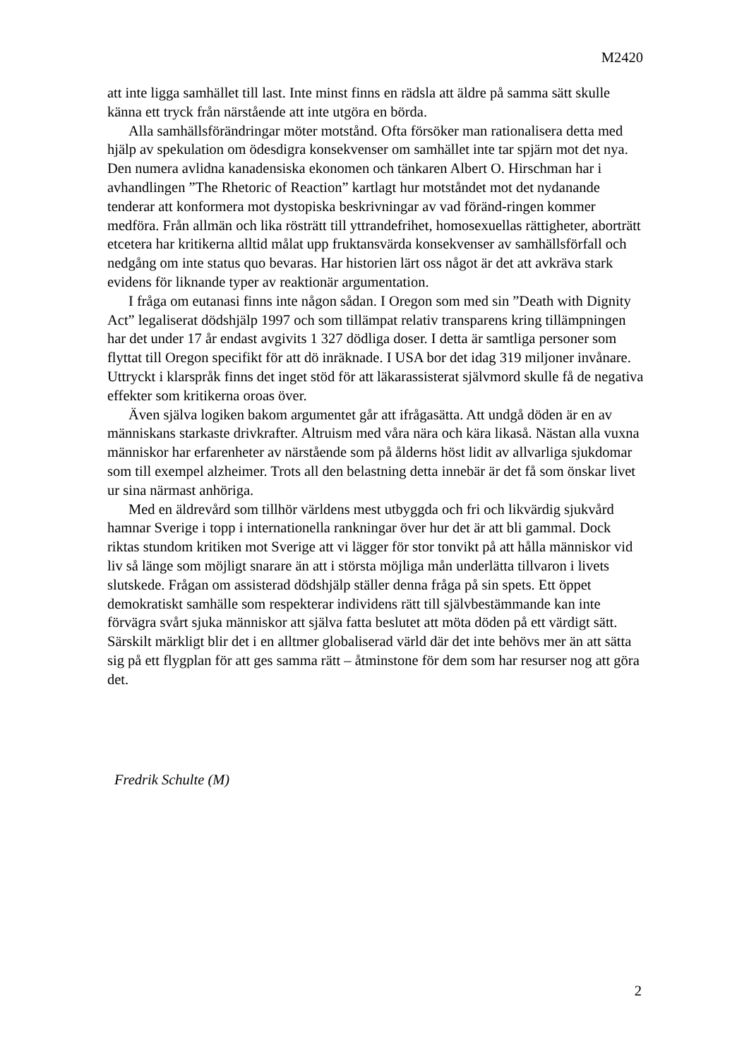M2420
att inte ligga samhället till last. Inte minst finns en rädsla att äldre på samma sätt skulle känna ett tryck från närstående att inte utgöra en börda.
Alla samhällsförändringar möter motstånd. Ofta försöker man rationalisera detta med hjälp av spekulation om ödesdigra konsekvenser om samhället inte tar spjärn mot det nya. Den numera avlidna kanadensiska ekonomen och tänkaren Albert O. Hirschman har i avhandlingen ”The Rhetoric of Reaction” kartlagt hur motståndet mot det nydanande tenderar att konformera mot dystopiska beskrivningar av vad föränd-ringen kommer medföra. Från allmän och lika rösträtt till yttrandefrihet, homosexuellas rättigheter, aborträtt etcetera har kritikerna alltid målat upp fruktansvärda konsekvenser av samhällsförfall och nedgång om inte status quo bevaras. Har historien lärt oss något är det att avkräva stark evidens för liknande typer av reaktionär argumentation.
I fråga om eutanasi finns inte någon sådan. I Oregon som med sin ”Death with Dignity Act” legaliserat dödshjälp 1997 och som tillämpat relativ transparens kring tillämpningen har det under 17 år endast avgivits 1 327 dödliga doser. I detta är samtliga personer som flyttat till Oregon specifikt för att dö inräknade. I USA bor det idag 319 miljoner invånare. Uttryckt i klarspråk finns det inget stöd för att läkarassisterat självmord skulle få de negativa effekter som kritikerna oroas över.
Även själva logiken bakom argumentet går att ifrågasätta. Att undgå döden är en av människans starkaste drivkrafter. Altruism med våra nära och kära likaså. Nästan alla vuxna människor har erfarenheter av närstående som på ålderns höst lidit av allvarliga sjukdomar som till exempel alzheimer. Trots all den belastning detta innebär är det få som önskar livet ur sina närmast anhöriga.
Med en äldrevård som tillhör världens mest utbyggda och fri och likvärdig sjukvård hamnar Sverige i topp i internationella rankningar över hur det är att bli gammal. Dock riktas stundom kritiken mot Sverige att vi lägger för stor tonvikt på att hålla människor vid liv så länge som möjligt snarare än att i största möjliga mån underlätta tillvaron i livets slutskede. Frågan om assisterad dödshjälp ställer denna fråga på sin spets. Ett öppet demokratiskt samhälle som respekterar individens rätt till självbestämmande kan inte förvägra svårt sjuka människor att själva fatta beslutet att möta döden på ett värdigt sätt. Särskilt märkligt blir det i en alltmer globaliserad värld där det inte behövs mer än att sätta sig på ett flygplan för att ges samma rätt – åtminstone för dem som har resurser nog att göra det.
Fredrik Schulte (M)
2